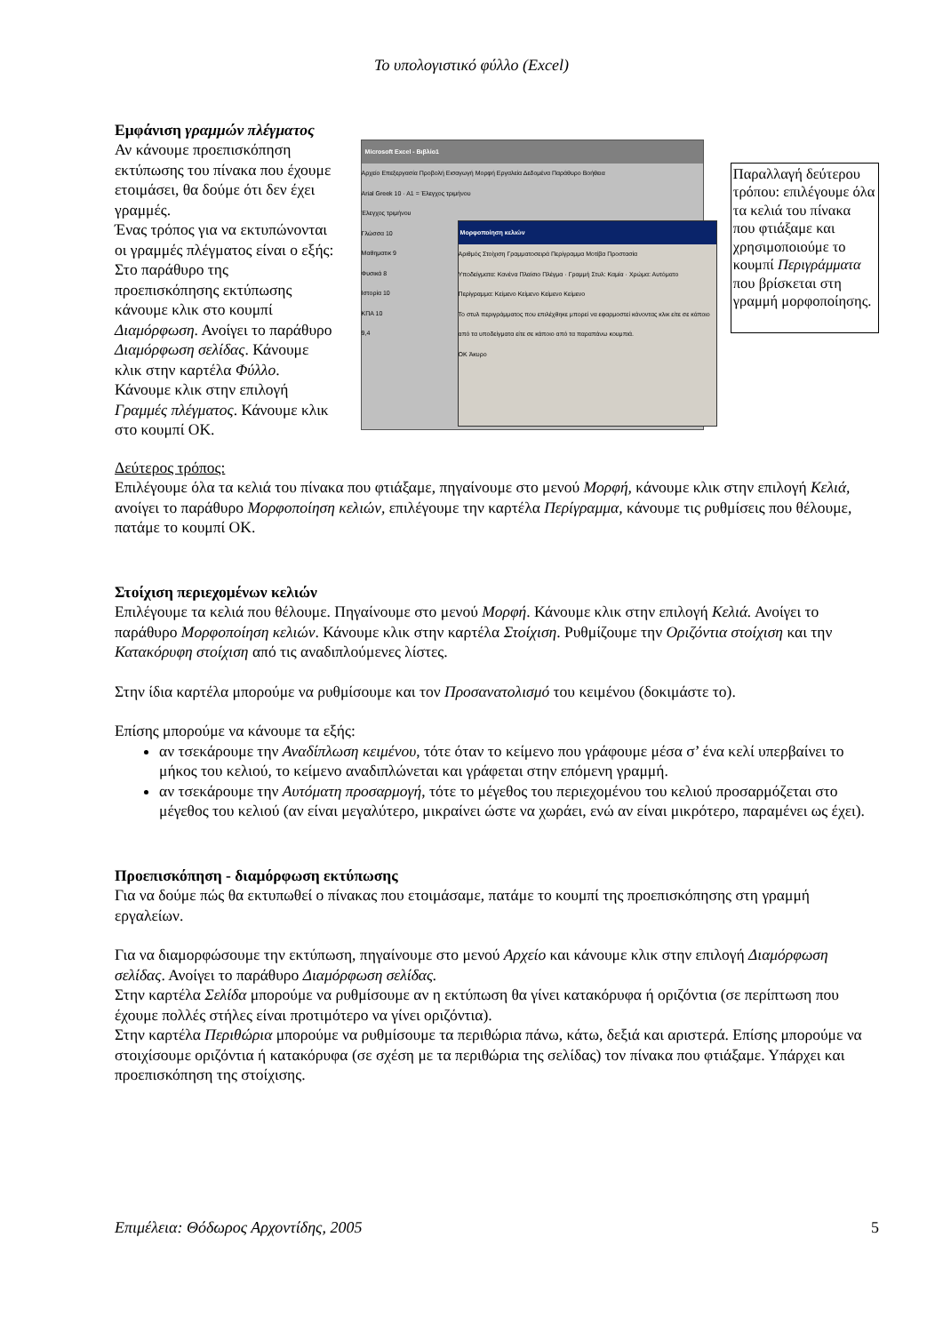Το υπολογιστικό φύλλο (Excel)
Εμφάνιση γραμμών πλέγματος
Αν κάνουμε προεπισκόπηση εκτύπωσης του πίνακα που έχουμε ετοιμάσει, θα δούμε ότι δεν έχει γραμμές.
Ένας τρόπος για να εκτυπώνονται οι γραμμές πλέγματος είναι ο εξής:
Στο παράθυρο της προεπισκόπησης εκτύπωσης κάνουμε κλικ στο κουμπί Διαμόρφωση. Ανοίγει το παράθυρο Διαμόρφωση σελίδας. Κάνουμε κλικ στην καρτέλα Φύλλο. Κάνουμε κλικ στην επιλογή Γραμμές πλέγματος. Κάνουμε κλικ στο κουμπί ΟΚ.
Microsoft Excel - Βιβλίο1
Αρχείο Επεξεργασία Προβολή Εισαγωγή Μορφή Εργαλεία Δεδομένα Παράθυρο Βοήθεια
Arial Greek 10 · A1 = Έλεγχος τριμήνου
Έλεγχος τριμήνου
Γλώσσα 10
Μαθηματικ 9
Φυσικά 8
Ιστορία 10
ΚΠΑ 10
9,4
Μορφοποίηση κελιών
Αριθμός Στοίχιση Γραμματοσειρά Περίγραμμα Μοτίβα Προστασία
Υποδείγματα: Κανένα Πλαίσιο Πλέγμα · Γραμμή Στυλ: Καμία · Χρώμα: Αυτόματο
Περίγραμμα: Κείμενο Κείμενο Κείμενο Κείμενο
Το στυλ περιγράμματος που επιλέχθηκε μπορεί να εφαρμοστεί κάνοντας κλικ είτε σε κάποιο από τα υποδείγματα είτε σε κάποιο από τα παραπάνω κουμπιά.
OK Άκυρο
Παραλλαγή δεύτερου τρόπου: επιλέγουμε όλα τα κελιά του πίνακα που φτιάξαμε και χρησιμοποιούμε το κουμπί Περιγράμματα που βρίσκεται στη γραμμή μορφοποίησης.
Δεύτερος τρόπος:
Επιλέγουμε όλα τα κελιά του πίνακα που φτιάξαμε, πηγαίνουμε στο μενού Μορφή, κάνουμε κλικ στην επιλογή Κελιά, ανοίγει το παράθυρο Μορφοποίηση κελιών, επιλέγουμε την καρτέλα Περίγραμμα, κάνουμε τις ρυθμίσεις που θέλουμε, πατάμε το κουμπί ΟΚ.
Στοίχιση περιεχομένων κελιών
Επιλέγουμε τα κελιά που θέλουμε. Πηγαίνουμε στο μενού Μορφή. Κάνουμε κλικ στην επιλογή Κελιά. Ανοίγει το παράθυρο Μορφοποίηση κελιών. Κάνουμε κλικ στην καρτέλα Στοίχιση. Ρυθμίζουμε την Οριζόντια στοίχιση και την Κατακόρυφη στοίχιση από τις αναδιπλούμενες λίστες.
Στην ίδια καρτέλα μπορούμε να ρυθμίσουμε και τον Προσανατολισμό του κειμένου (δοκιμάστε το).
Επίσης μπορούμε να κάνουμε τα εξής:
αν τσεκάρουμε την Αναδίπλωση κειμένου, τότε όταν το κείμενο που γράφουμε μέσα σ’ ένα κελί υπερβαίνει το μήκος του κελιού, το κείμενο αναδιπλώνεται και γράφεται στην επόμενη γραμμή.
αν τσεκάρουμε την Αυτόματη προσαρμογή, τότε το μέγεθος του περιεχομένου του κελιού προσαρμόζεται στο μέγεθος του κελιού (αν είναι μεγαλύτερο, μικραίνει ώστε να χωράει, ενώ αν είναι μικρότερο, παραμένει ως έχει).
Προεπισκόπηση - διαμόρφωση εκτύπωσης
Για να δούμε πώς θα εκτυπωθεί ο πίνακας που ετοιμάσαμε, πατάμε το κουμπί της προεπισκόπησης στη γραμμή εργαλείων.
Για να διαμορφώσουμε την εκτύπωση, πηγαίνουμε στο μενού Αρχείο και κάνουμε κλικ στην επιλογή Διαμόρφωση σελίδας. Ανοίγει το παράθυρο Διαμόρφωση σελίδας.
Στην καρτέλα Σελίδα μπορούμε να ρυθμίσουμε αν η εκτύπωση θα γίνει κατακόρυφα ή οριζόντια (σε περίπτωση που έχουμε πολλές στήλες είναι προτιμότερο να γίνει οριζόντια).
Στην καρτέλα Περιθώρια μπορούμε να ρυθμίσουμε τα περιθώρια πάνω, κάτω, δεξιά και αριστερά. Επίσης μπορούμε να στοιχίσουμε οριζόντια ή κατακόρυφα (σε σχέση με τα περιθώρια της σελίδας) τον πίνακα που φτιάξαμε. Υπάρχει και προεπισκόπηση της στοίχισης.
Επιμέλεια: Θόδωρος Αρχοντίδης, 2005 5